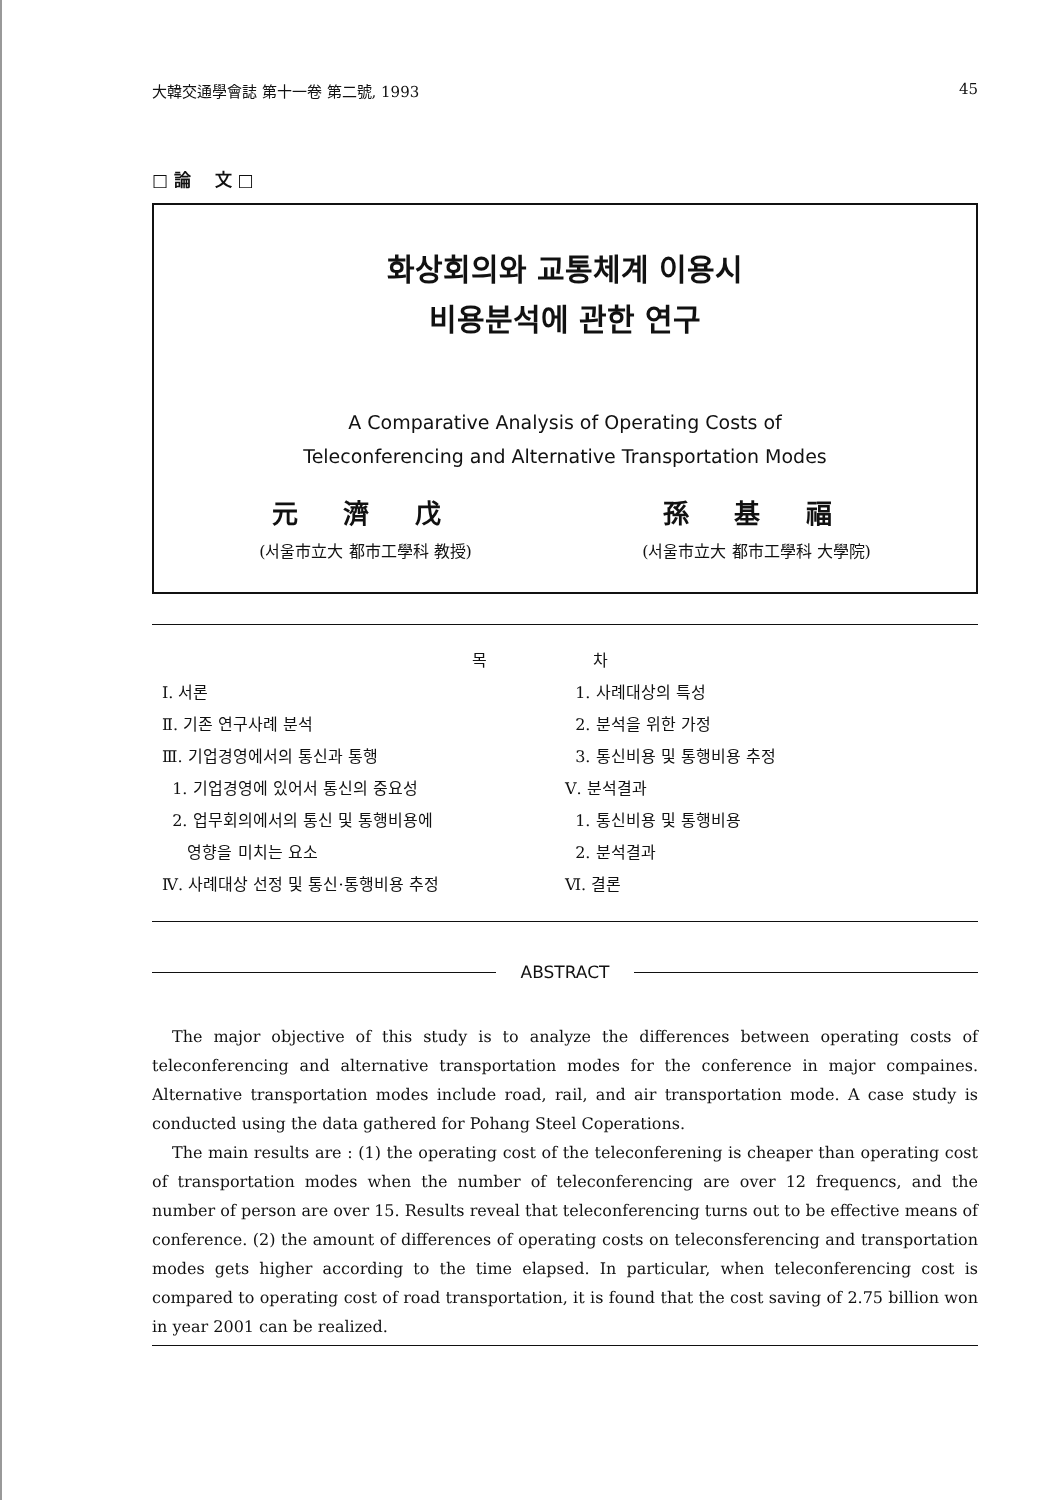大韓交通學會誌 第十一卷 第二號, 1993 45
□ 論 文 □
화상회의와 교통체계 이용시
비용분석에 관한 연구
A Comparative Analysis of Operating Costs of
Teleconferencing and Alternative Transportation Modes
元 濟 戊
(서울市立大 都市工學科 教授)
孫 基 福
(서울市立大 都市工學科 大學院)
목 차
Ⅰ. 서론
Ⅱ. 기존 연구사례 분석
Ⅲ. 기업경영에서의 통신과 통행
1. 기업경영에 있어서 통신의 중요성
2. 업무회의에서의 통신 및 통행비용에
영향을 미치는 요소
Ⅳ. 사례대상 선정 및 통신·통행비용 추정
1. 사례대상의 특성
2. 분석을 위한 가정
3. 통신비용 및 통행비용 추정
Ⅴ. 분석결과
1. 통신비용 및 통행비용
2. 분석결과
Ⅵ. 결론
ABSTRACT
The major objective of this study is to analyze the differences between operating costs of teleconferencing and alternative transportation modes for the conference in major compaines. Alternative transportation modes include road, rail, and air transportation mode. A case study is conducted using the data gathered for Pohang Steel Coperations.
The main results are : (1) the operating cost of the teleconferening is cheaper than operating cost of transportation modes when the number of teleconferencing are over 12 frequencs, and the number of person are over 15. Results reveal that teleconferencing turns out to be effective means of conference. (2) the amount of differences of operating costs on teleconsferencing and transportation modes gets higher according to the time elapsed. In particular, when teleconferencing cost is compared to operating cost of road transportation, it is found that the cost saving of 2.75 billion won in year 2001 can be realized.